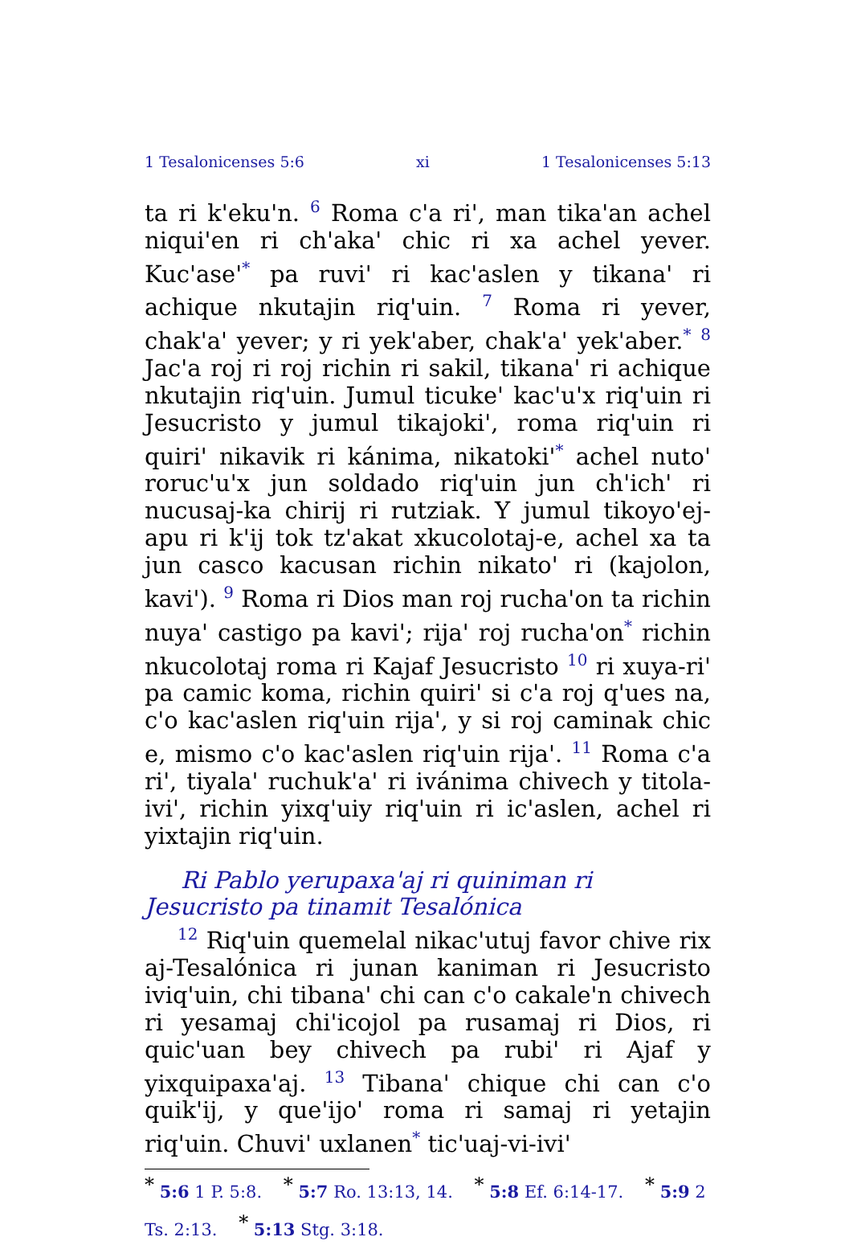1 Tesalonicenses 5:6 xi 1 Tesalonicenses 5:13
ta ri k'eku'n. <sup>6</sup> Roma c'a ri', man tika'an achel niqui'en ri ch'aka' chic ri xa achel yever. Kuc'ase'<sup>*</sup> pa ruvi' ri kac'aslen y tikana' ri achique nkutajin riq'uin. <sup>7</sup> Roma ri yever, chak'a' yever; y ri yek'aber, chak'a' yek'aber.<sup>*</sup> <sup>8</sup> Jac'a roj ri roj richin ri sakil, tikana' ri achique nkutajin riq'uin. Jumul ticuke' kac'u'x riq'uin ri Jesucristo y jumul tikajoki', roma riq'uin ri quiri' nikavik ri kánima, nikatoki'<sup>*</sup> achel nuto' roruc'u'x jun soldado riq'uin jun ch'ich' ri nucusaj-ka chirij ri rutziak. Y jumul tikoyo'ej-apu ri k'ij tok tz'akat xkucolotaj-e, achel xa ta jun casco kacusan richin nikato' ri (kajolon, kavi'). <sup>9</sup> Roma ri Dios man roj rucha'on ta richin nuya' castigo pa kavi'; rija' roj rucha'on<sup>*</sup> richin nkucolotaj roma ri Kajaf Jesucristo <sup>10</sup> ri xuya-ri' pa camic koma, richin quiri' si c'a roj q'ues na, c'o kac'aslen riq'uin rija', y si roj caminak chic e, mismo c'o kac'aslen riq'uin rija'. <sup>11</sup> Roma c'a ri', tiyala' ruchuk'a' ri ivánima chivech y titola-ivi', richin yixq'uiy riq'uin ri ic'aslen, achel ri yixtajin riq'uin.
Ri Pablo yerupaxa'aj ri quiniman ri Jesucristo pa tinamit Tesalónica
<sup>12</sup> Riq'uin quemelal nikac'utuj favor chive rix aj-Tesalónica ri junan kaniman ri Jesucristo iviq'uin, chi tibana' chi can c'o cakale'n chivech ri yesamaj chi'icojol pa rusamaj ri Dios, ri quic'uan bey chivech pa rubi' ri Ajaf y yixquipaxa'aj. <sup>13</sup> Tibana' chique chi can c'o quik'ij, y que'ijo' roma ri samaj ri yetajin riq'uin. Chuvi' uxlanen<sup>*</sup> tic'uaj-vi-ivi'
<sup>*</sup> 5:6 1 P. 5:8. <sup>*</sup> 5:7 Ro. 13:13, 14. <sup>*</sup> 5:8 Ef. 6:14-17. <sup>*</sup> 5:9 2 Ts. 2:13. <sup>*</sup> 5:13 Stg. 3:18.